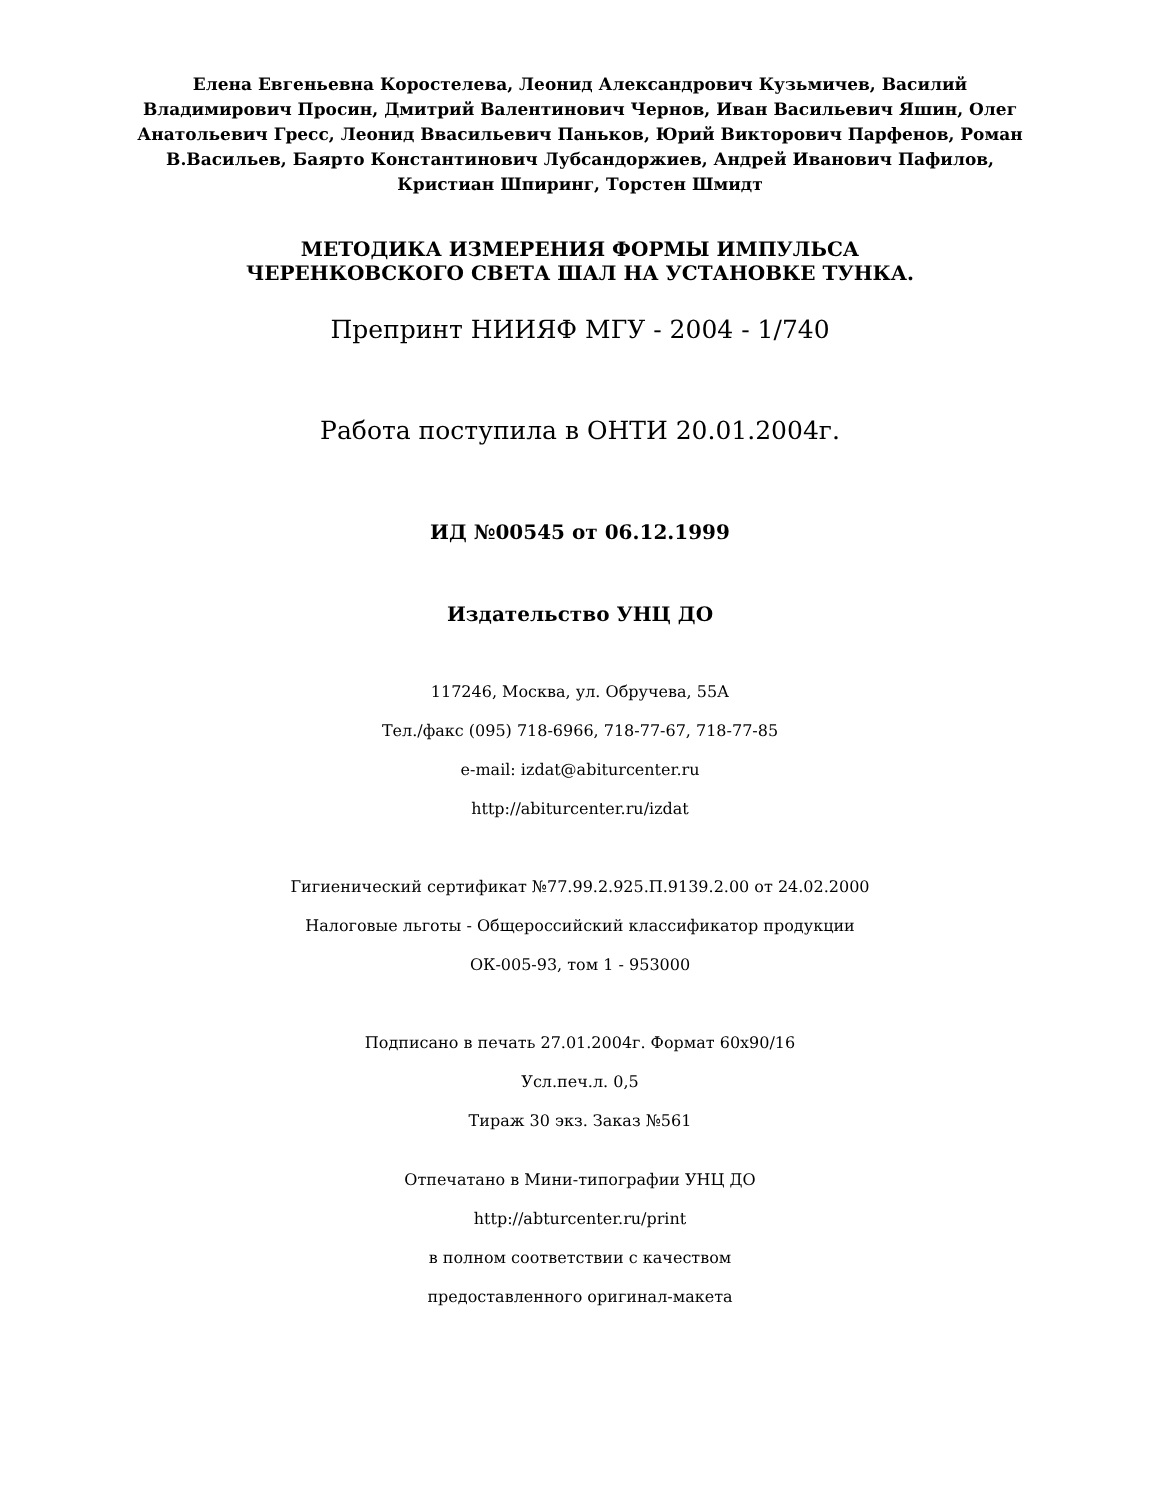Елена Евгеньевна Коростелева, Леонид Александрович Кузьмичев, Василий Владимирович Просин, Дмитрий Валентинович Чернов, Иван Васильевич Яшин, Олег Анатольевич Гресс, Леонид Ввасильевич Паньков, Юрий Викторович Парфенов, Роман В.Васильев, Баярто Константинович Лубсандоржиев, Андрей Иванович Пафилов, Кристиан Шпиринг, Торстен Шмидт
МЕТОДИКА ИЗМЕРЕНИЯ ФОРМЫ ИМПУЛЬСА
ЧЕРЕНКОВСКОГО СВЕТА ШАЛ НА УСТАНОВКЕ ТУНКА.
Препринт НИИЯФ МГУ - 2004 - 1/740
Работа поступила в ОНТИ 20.01.2004г.
ИД №00545 от 06.12.1999
Издательство УНЦ ДО
117246, Москва, ул. Обручева, 55А
Тел./факс (095) 718-6966, 718-77-67, 718-77-85
e-mail: izdat@abiturcenter.ru
http://abiturcenter.ru/izdat
Гигиенический сертификат №77.99.2.925.П.9139.2.00 от 24.02.2000
Налоговые льготы - Общероссийский классификатор продукции
ОК-005-93, том 1 - 953000
Подписано в печать 27.01.2004г. Формат 60x90/16
Усл.печ.л. 0,5
Тираж 30 экз. Заказ №561
Отпечатано в Мини-типографии УНЦ ДО
http://abturcenter.ru/print
в полном соответствии с качеством
предоставленного оригинал-макета